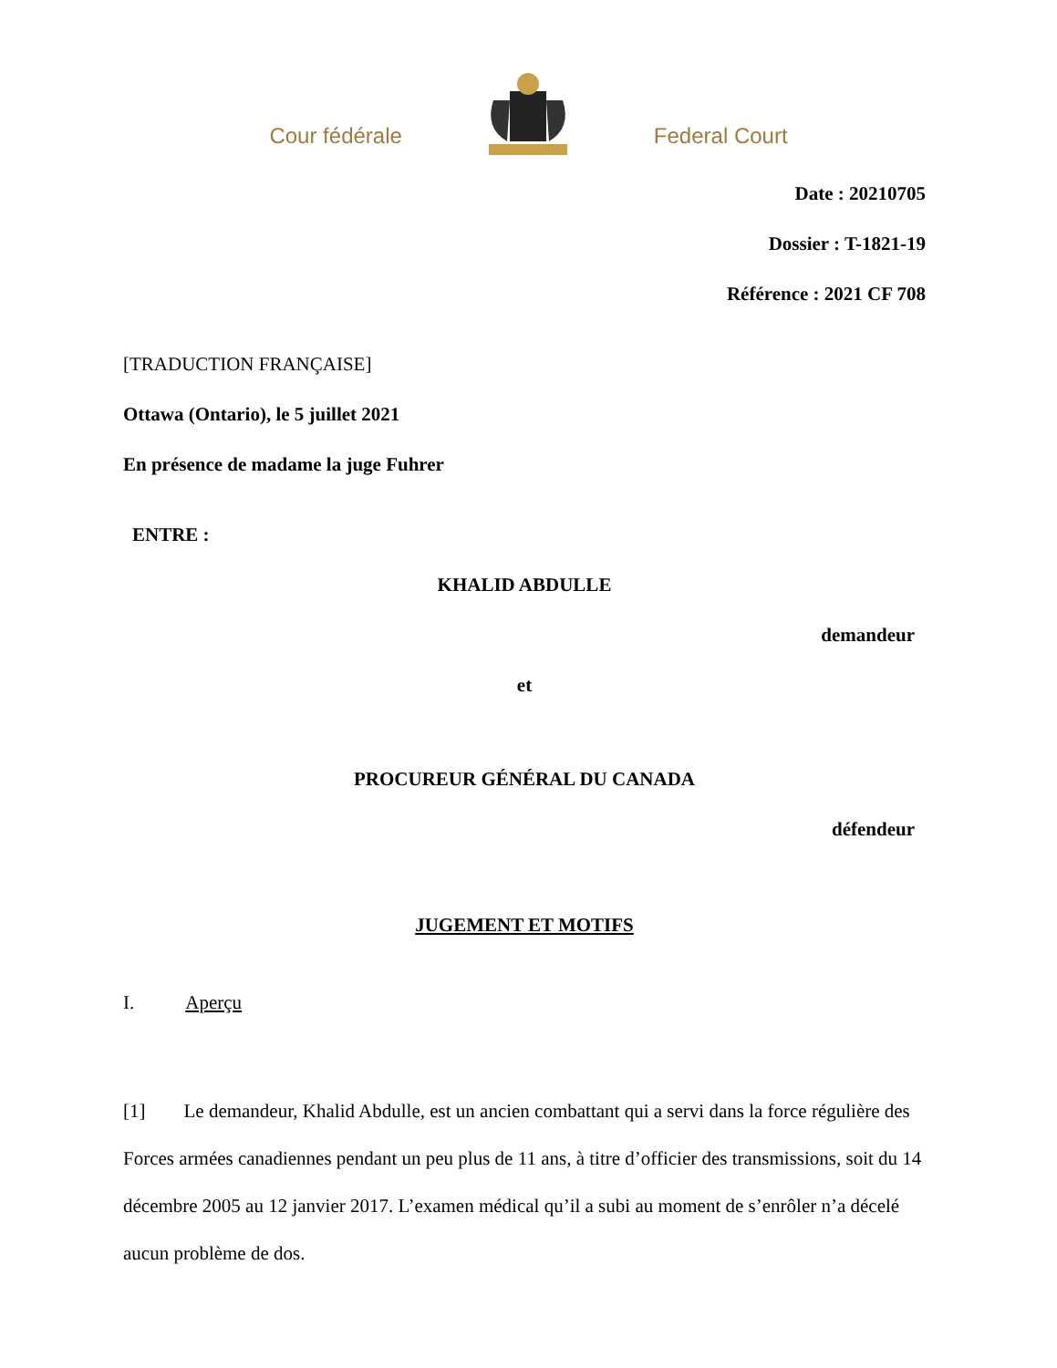Cour fédérale Federal Court
Date : 20210705
Dossier : T-1821-19
Référence : 2021 CF 708
[TRADUCTION FRANÇAISE]
Ottawa (Ontario), le 5 juillet 2021
En présence de madame la juge Fuhrer
ENTRE :
KHALID ABDULLE
demandeur
et
PROCUREUR GÉNÉRAL DU CANADA
défendeur
JUGEMENT ET MOTIFS
I. Aperçu
[1] Le demandeur, Khalid Abdulle, est un ancien combattant qui a servi dans la force régulière des Forces armées canadiennes pendant un peu plus de 11 ans, à titre d’officier des transmissions, soit du 14 décembre 2005 au 12 janvier 2017. L’examen médical qu’il a subi au moment de s’enrôler n’a décelé aucun problème de dos.